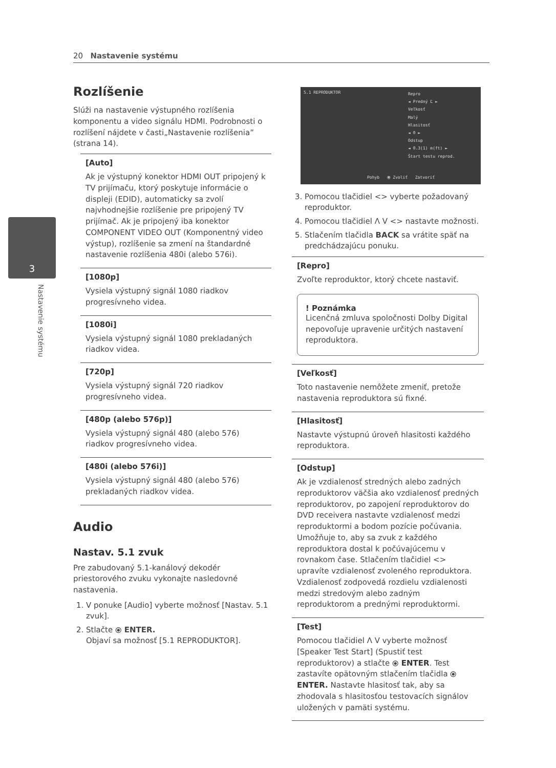20 Nastavenie systému
3
Nastavenie systému
Rozlíšenie
Slúži na nastavenie výstupného rozlíšenia komponentu a video signálu HDMI. Podrobnosti o rozlíšení nájdete v časti„Nastavenie rozlíšenia” (strana 14).
[Auto]
Ak je výstupný konektor HDMI OUT pripojený k TV prijímaču, ktorý poskytuje informácie o displeji (EDID), automaticky sa zvolí najvhodnejšie rozlíšenie pre pripojený TV prijímač. Ak je pripojený iba konektor COMPONENT VIDEO OUT (Komponentný video výstup), rozlíšenie sa zmení na štandardné nastavenie rozlíšenia 480i (alebo 576i).
[1080p]
Vysiela výstupný signál 1080 riadkov progresívneho videa.
[1080i]
Vysiela výstupný signál 1080 prekladaných riadkov videa.
[720p]
Vysiela výstupný signál 720 riadkov progresívneho videa.
[480p (alebo 576p)]
Vysiela výstupný signál 480 (alebo 576) riadkov progresívneho videa.
[480i (alebo 576i)]
Vysiela výstupný signál 480 (alebo 576) prekladaných riadkov videa.
Audio
Nastav. 5.1 zvuk
Pre zabudovaný 5.1-kanálový dekodér priestorového zvuku vykonajte nasledovné nastavenia.
1. V ponuke [Audio] vyberte možnosť [Nastav. 5.1 zvuk].
2. Stlačte ⦿ ENTER.
Objaví sa možnosť [5.1 REPRODUKTOR].
5.1 REPRODUKTOR
Repro
◄ Predný Ľ ►
Veľkosť
Malý
Hlasitosť
◄ 0 ►
Odstup
◄ 0.3(1) m(ft) ►
Štart testu reprod.
Pohyb ⦿ Zvoliť Zatvoriť
3. Pomocou tlačidiel <> vyberte požadovaný reproduktor.
4. Pomocou tlačidiel Λ V <> nastavte možnosti.
5. Stlačením tlačidla BACK sa vrátite späť na predchádzajúcu ponuku.
[Repro]
Zvoľte reproduktor, ktorý chcete nastaviť.
! Poznámka
Licenčná zmluva spoločnosti Dolby Digital nepovoľuje upravenie určitých nastavení reproduktora.
[Veľkosť]
Toto nastavenie nemôžete zmeniť, pretože nastavenia reproduktora sú fixné.
[Hlasitosť]
Nastavte výstupnú úroveň hlasitosti každého reproduktora.
[Odstup]
Ak je vzdialenosť stredných alebo zadných reproduktorov väčšia ako vzdialenosť predných reproduktorov, po zapojení reproduktorov do DVD receivera nastavte vzdialenosť medzi reproduktormi a bodom pozície počúvania. Umožňuje to, aby sa zvuk z každého reproduktora dostal k počúvajúcemu v rovnakom čase. Stlačením tlačidiel <> upravíte vzdialenosť zvoleného reproduktora. Vzdialenosť zodpovedá rozdielu vzdialenosti medzi stredovým alebo zadným reproduktorom a prednými reproduktormi.
[Test]
Pomocou tlačidiel Λ V vyberte možnosť [Speaker Test Start] (Spustiť test reproduktorov) a stlačte ⦿ ENTER. Test zastavíte opätovným stlačením tlačidla ⦿ ENTER. Nastavte hlasitosť tak, aby sa zhodovala s hlasitosťou testovacích signálov uložených v pamäti systému.